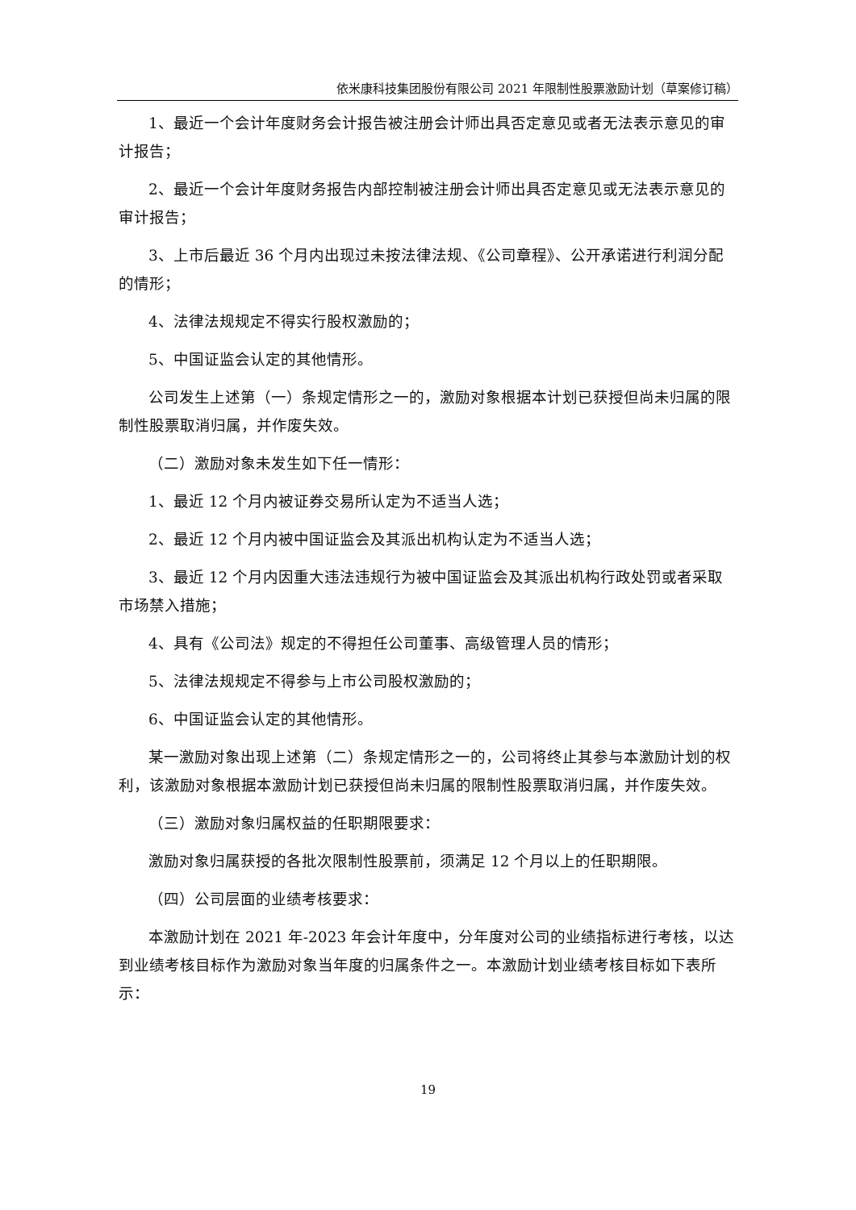依米康科技集团股份有限公司 2021 年限制性股票激励计划（草案修订稿）
1、最近一个会计年度财务会计报告被注册会计师出具否定意见或者无法表示意见的审计报告；
2、最近一个会计年度财务报告内部控制被注册会计师出具否定意见或无法表示意见的审计报告；
3、上市后最近 36 个月内出现过未按法律法规、《公司章程》、公开承诺进行利润分配的情形；
4、法律法规规定不得实行股权激励的；
5、中国证监会认定的其他情形。
公司发生上述第（一）条规定情形之一的，激励对象根据本计划已获授但尚未归属的限制性股票取消归属，并作废失效。
（二）激励对象未发生如下任一情形：
1、最近 12 个月内被证券交易所认定为不适当人选；
2、最近 12 个月内被中国证监会及其派出机构认定为不适当人选；
3、最近 12 个月内因重大违法违规行为被中国证监会及其派出机构行政处罚或者采取市场禁入措施；
4、具有《公司法》规定的不得担任公司董事、高级管理人员的情形；
5、法律法规规定不得参与上市公司股权激励的；
6、中国证监会认定的其他情形。
某一激励对象出现上述第（二）条规定情形之一的，公司将终止其参与本激励计划的权利，该激励对象根据本激励计划已获授但尚未归属的限制性股票取消归属，并作废失效。
（三）激励对象归属权益的任职期限要求：
激励对象归属获授的各批次限制性股票前，须满足 12 个月以上的任职期限。
（四）公司层面的业绩考核要求：
本激励计划在 2021 年-2023 年会计年度中，分年度对公司的业绩指标进行考核，以达到业绩考核目标作为激励对象当年度的归属条件之一。本激励计划业绩考核目标如下表所示：
19